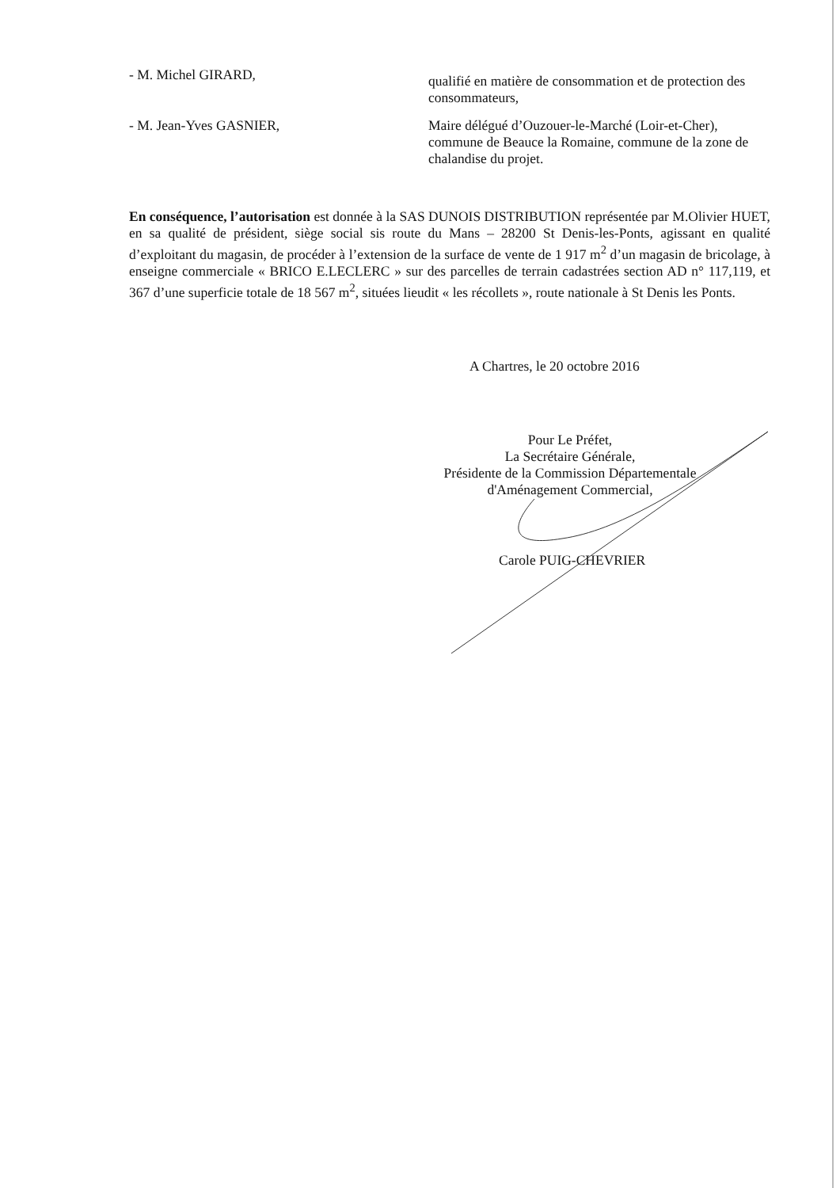- M. Michel GIRARD,
qualifié en matière de consommation et de protection des consommateurs,
- M. Jean-Yves GASNIER, Maire délégué d’Ouzouer-le-Marché (Loir-et-Cher), commune de Beauce la Romaine, commune de la zone de chalandise du projet.
En conséquence, l’autorisation est donnée à la SAS DUNOIS DISTRIBUTION représentée par M.Olivier HUET, en sa qualité de président, siège social sis route du Mans – 28200 St Denis-les-Ponts, agissant en qualité d’exploitant du magasin, de procéder à l’extension de la surface de vente de 1 917 m<sup>2</sup> d’un magasin de bricolage, à enseigne commerciale « BRICO E.LECLERC » sur des parcelles de terrain cadastrées section AD n° 117,119, et 367 d’une superficie totale de 18 567 m<sup>2</sup>, situées lieudit « les récollets », route nationale à St Denis les Ponts.
A Chartres, le 20 octobre 2016
Pour Le Préfet,
La Secrétaire Générale,
Présidente de la Commission Départementale
d'Aménagement Commercial,
Carole PUIG-CHEVRIER